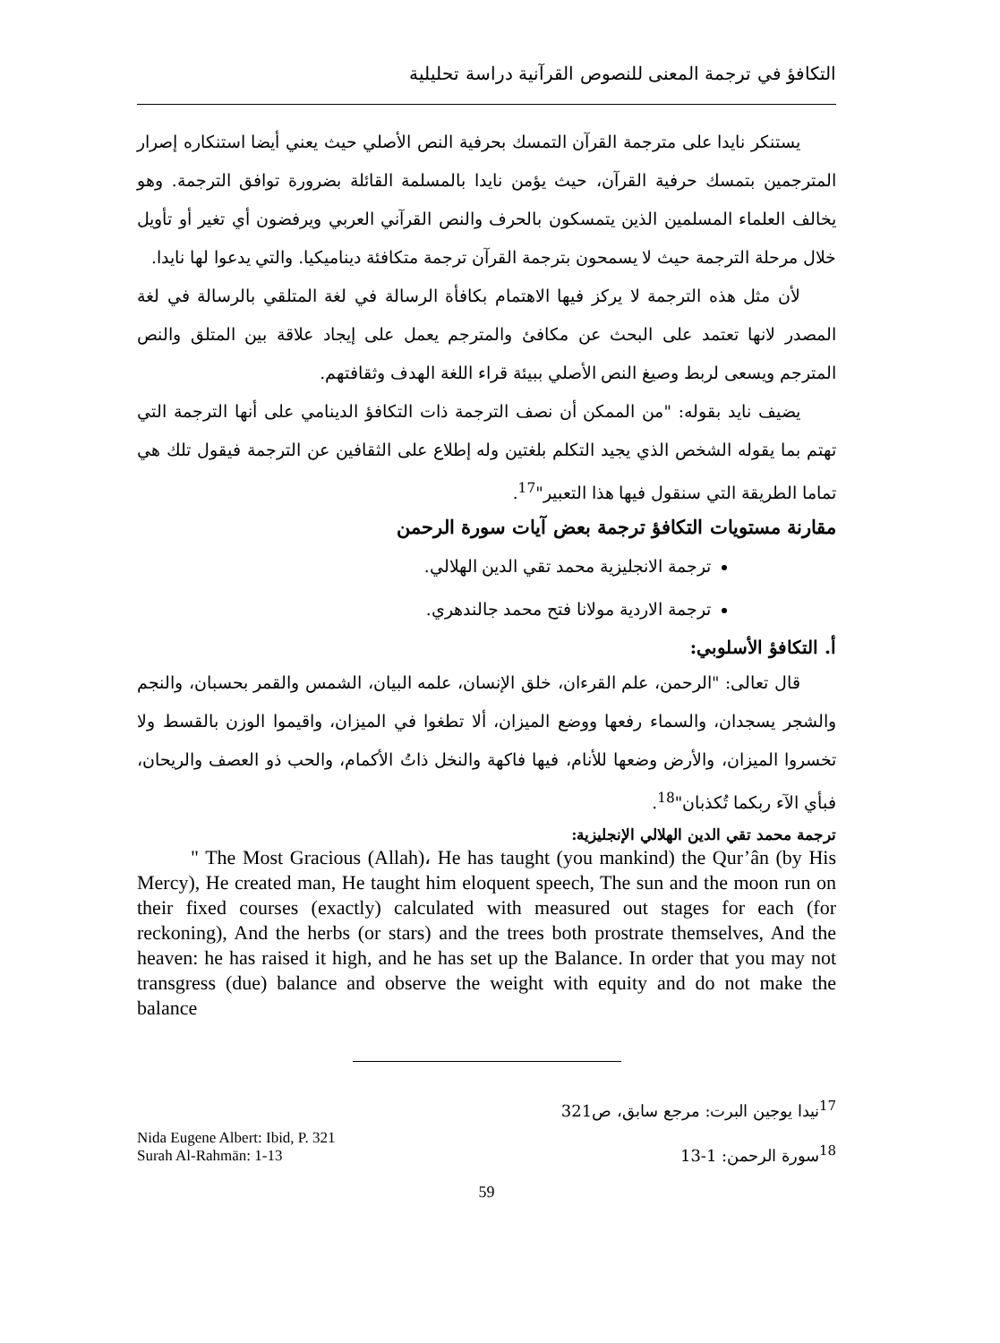التكافؤ في ترجمة المعنى للنصوص القرآنية دراسة تحليلية
يستنكر نايدا على مترجمة القرآن التمسك بحرفية النص الأصلي حيث يعني أيضا استنكاره إصرار المترجمين بتمسك حرفية القرآن، حيث يؤمن نايدا بالمسلمة القائلة بضرورة توافق الترجمة. وهو يخالف العلماء المسلمين الذين يتمسكون بالحرف والنص القرآني العربي ويرفضون أي تغير أو تأويل خلال مرحلة الترجمة حيث لا يسمحون بترجمة القرآن ترجمة متكافئة ديناميكيا. والتي يدعوا لها نايدا.
لأن مثل هذه الترجمة لا يركز فيها الاهتمام بكافأة الرسالة في لغة المتلقي بالرسالة في لغة المصدر لانها تعتمد على البحث عن مكافئ والمترجم يعمل على إيجاد علاقة بين المتلق والنص المترجم ويسعى لربط وصيغ النص الأصلي ببيئة قراء اللغة الهدف وثقافتهم.
يضيف نايد بقوله: "من الممكن أن نصف الترجمة ذات التكافؤ الدينامي على أنها الترجمة التي تهتم بما يقوله الشخص الذي يجيد التكلم بلغتين وله إطلاع على الثقافين عن الترجمة فيقول تلك هي تماما الطريقة التي سنقول فيها هذا التعبير"<sup>17</sup>.
مقارنة مستويات التكافؤ ترجمة بعض آيات سورة الرحمن
ترجمة الانجليزية محمد تقي الدين الهلالي.
ترجمة الاردية مولانا فتح محمد جالندهري.
أ. التكافؤ الأسلوبي:
قال تعالى: "الرحمن، علم القرءان، خلق الإنسان، علمه البيان، الشمس والقمر بحسبان، والنجم والشجر يسجدان، والسماء رفعها ووضع الميزان، ألا تطغوا في الميزان، واقيموا الوزن بالقسط ولا تخسروا الميزان، والأرض وضعها للأنام، فيها فاكهة والنخل ذاتُ الأكمام، والحب ذو العصف والريحان، فبأي الآء ربكما تُكذبان"<sup>18</sup>.
ترجمة محمد تقي الدين الهلالي الإنجليزية:
" The Most Gracious (Allah)، He has taught (you mankind) the Qur’ân (by His Mercy), He created man, He taught him eloquent speech, The sun and the moon run on their fixed courses (exactly) calculated with measured out stages for each (for reckoning), And the herbs (or stars) and the trees both prostrate themselves, And the heaven: he has raised it high, and he has set up the Balance. In order that you may not transgress (due) balance and observe the weight with equity and do not make the balance
<sup>17</sup> نيدا يوجين البرت: مرجع سابق، ص321
Nida Eugene Albert: Ibid, P. 321
Surah Al-Rahmān: 1-13<sup>18</sup>سورة الرحمن: 1-13
59